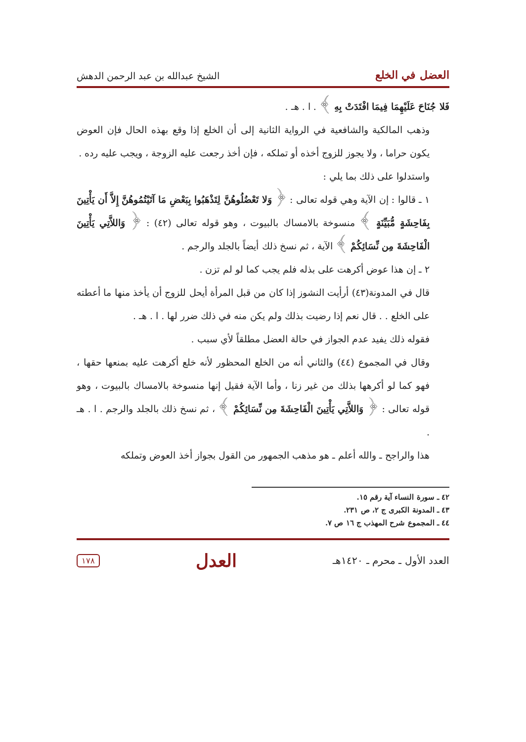العضل في الخلع الشيخ عبدالله بن عبد الرحمن الدهش
فَلا جُنَاحَ عَلَيْهِمَا فِيمَا افْتَدَتْ بِهِ ﴾ . ا . هـ .
وذهب المالكية والشافعية في الرواية الثانية إلى أن الخلع إذا وقع بهذه الحال فإن العوض يكون حراما ، ولا يجوز للزوج أخذه أو تملكه ، فإن أخذ رجعت عليه الزوجة ، ويجب عليه رده .
واستدلوا على ذلك بما يلي :
١ ـ قالوا : إن الآية وهي قوله تعالى : ﴿ وَلا تَعْضُلُوهُنَّ لِتَذْهَبُوا بِبَعْضِ مَا آتَيْتُمُوهُنَّ إِلاَّ أَن يَأْتِينَ بِفَاحِشَةٍ مُّبَيِّنَةٍ ﴾ منسوخة بالامساك بالبيوت ، وهو قوله تعالى (٤٢) : ﴿ وَاللاَّتِي يَأْتِينَ الْفَاحِشَةَ مِن نِّسَائِكُمْ ﴾ الآية ، ثم نسخ ذلك أيضاً بالجلد والرجم .
٢ ـ إن هذا عوض أكرهت على بذله فلم يجب كما لو لم تزن .
قال في المدونة(٤٣) أرأيت النشوز إذا كان من قبل المرأة أيحل للزوج أن يأخذ منها ما أعطته على الخلع . . قال نعم إذا رضيت بذلك ولم يكن منه في ذلك ضرر لها . ا . هـ .
فقوله ذلك يفيد عدم الجواز في حالة العضل مطلقاً لأي سبب .
وقال في المجموع (٤٤) والثاني أنه من الخلع المحظور لأنه خلع أكرهت عليه بمنعها حقها ، فهو كما لو أكرهها بذلك من غير زنا ، وأما الآية فقيل إنها منسوخة بالامساك بالبيوت ، وهو قوله تعالى : ﴿ وَاللاَّتِي يَأْتِينَ الْفَاحِشَةَ مِن نِّسَائِكُمْ ﴾ ، ثم نسخ ذلك بالجلد والرجم . ا . هـ .
هذا والراجح ـ والله أعلم ـ هو مذهب الجمهور من القول بجواز أخذ العوض وتملكه
٤٢ ـ سورة النساء آية رقم ١٥.
٤٣ ـ المدونة الكبرى ج ٢، ص ٢٣١.
٤٤ ـ المجموع شرح المهذب ج ١٦ ص ٧.
العدد الأول ـ محرم ـ ١٤٢٠هـ العدل ١٧٨